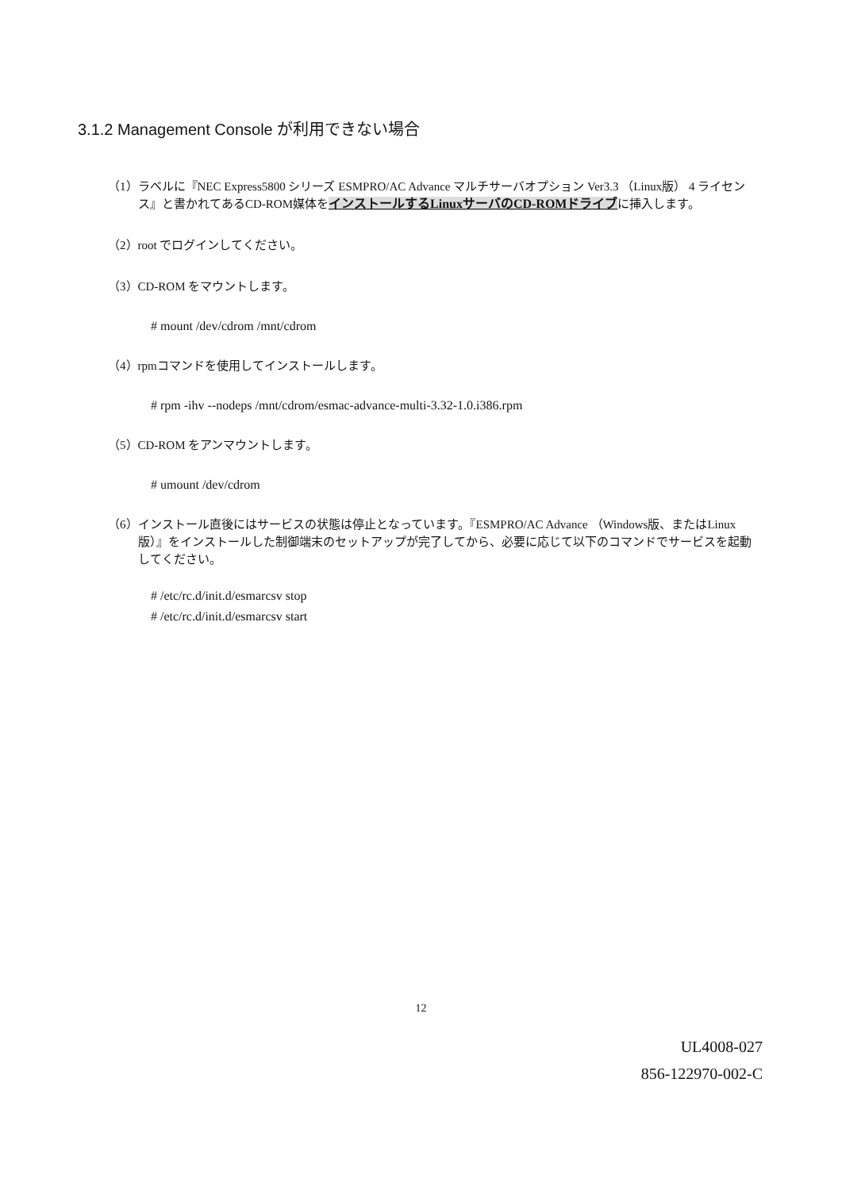3.1.2 Management Console が利用できない場合
（1）ラベルに『NEC Express5800 シリーズ ESMPRO/AC Advance マルチサーバオプション Ver3.3 （Linux版） 4 ライセンス』と書かれてあるCD-ROM媒体をインストールするLinuxサーバのCD-ROMドライブに挿入します。
（2）root でログインしてください。
（3）CD-ROM をマウントします。
# mount /dev/cdrom /mnt/cdrom
（4）rpmコマンドを使用してインストールします。
# rpm -ihv --nodeps /mnt/cdrom/esmac-advance-multi-3.32-1.0.i386.rpm
（5）CD-ROM をアンマウントします。
# umount /dev/cdrom
（6）インストール直後にはサービスの状態は停止となっています。『ESMPRO/AC Advance （Windows版、またはLinux版）』をインストールした制御端末のセットアップが完了してから、必要に応じて以下のコマンドでサービスを起動してください。
# /etc/rc.d/init.d/esmarcsv stop
# /etc/rc.d/init.d/esmarcsv start
12
UL4008-027
856-122970-002-C